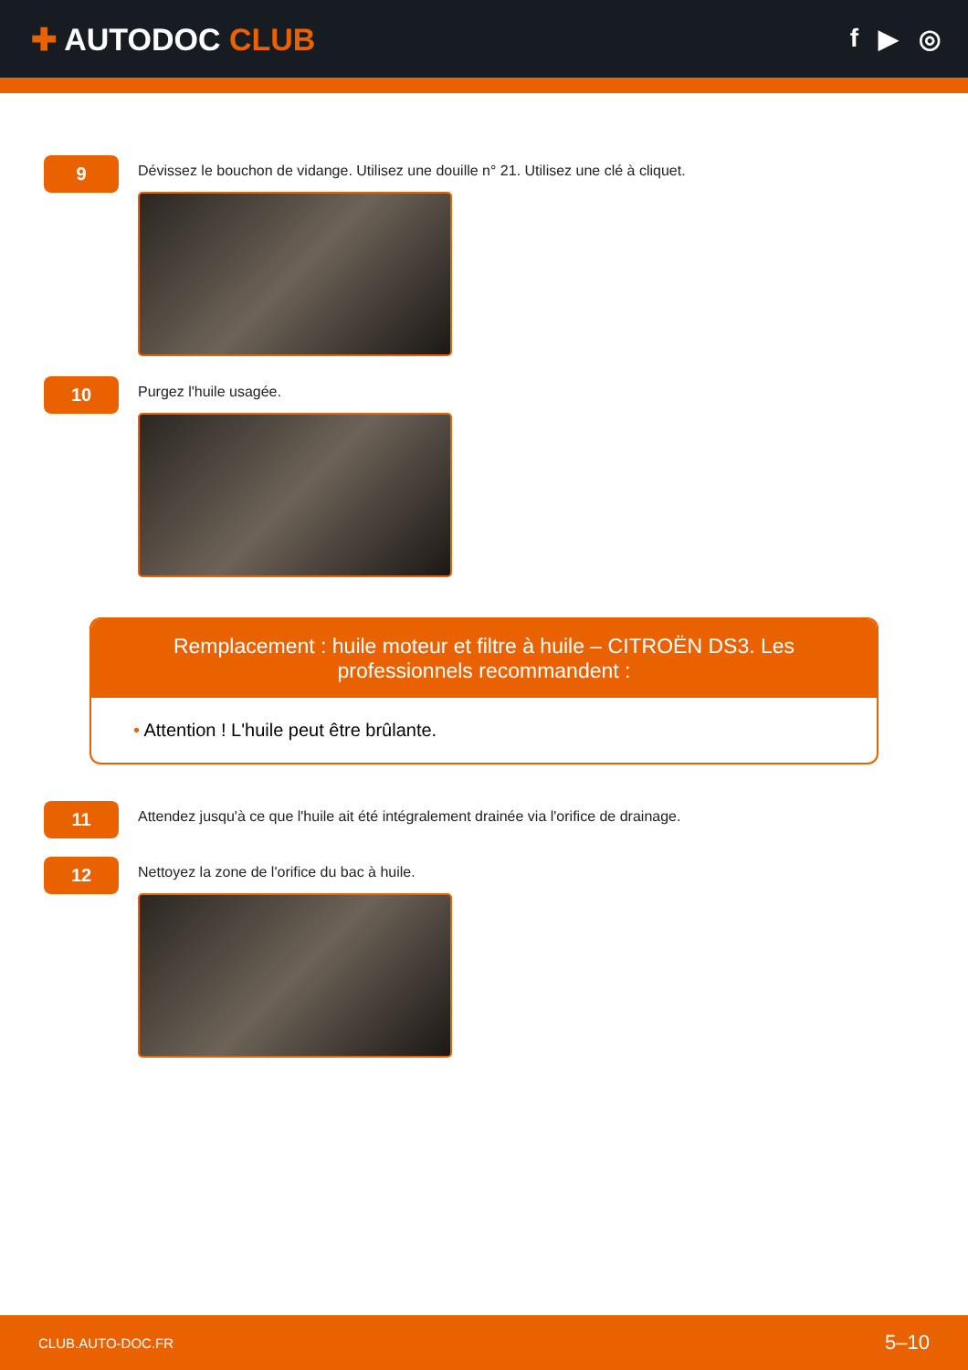✚ AUTODOC CLUB
f ▶ ◎
9
Dévissez le bouchon de vidange. Utilisez une douille n° 21. Utilisez une clé à cliquet.
10
Purgez l'huile usagée.
Remplacement : huile moteur et filtre à huile – CITROËN DS3. Les professionnels recommandent :
• Attention ! L'huile peut être brûlante.
11
Attendez jusqu'à ce que l'huile ait été intégralement drainée via l'orifice de drainage.
12
Nettoyez la zone de l'orifice du bac à huile.
CLUB.AUTO-DOC.FR 5–10